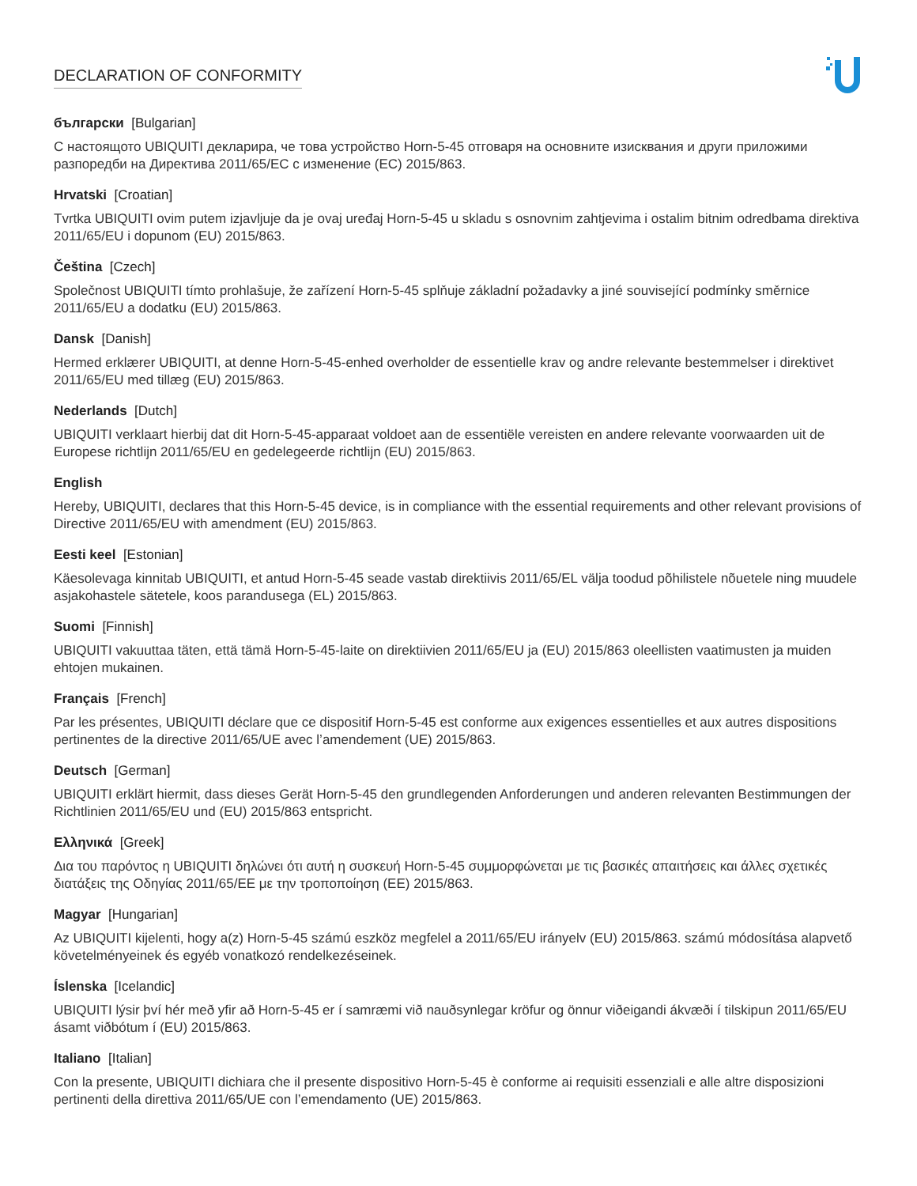DECLARATION OF CONFORMITY
български [Bulgarian]
С настоящото UBIQUITI декларира, че това устройство Horn-5-45 отговаря на основните изисквания и други приложими разпоредби на Директива 2011/65/ЕС с изменение (ЕС) 2015/863.
Hrvatski [Croatian]
Tvrtka UBIQUITI ovim putem izjavljuje da je ovaj uređaj Horn-5-45 u skladu s osnovnim zahtjevima i ostalim bitnim odredbama direktiva 2011/65/EU i dopunom (EU) 2015/863.
Čeština [Czech]
Společnost UBIQUITI tímto prohlašuje, že zařízení Horn-5-45 splňuje základní požadavky a jiné související podmínky směrnice 2011/65/EU a dodatku (EU) 2015/863.
Dansk [Danish]
Hermed erklærer UBIQUITI, at denne Horn-5-45-enhed overholder de essentielle krav og andre relevante bestemmelser i direktivet 2011/65/EU med tillæg (EU) 2015/863.
Nederlands [Dutch]
UBIQUITI verklaart hierbij dat dit Horn-5-45-apparaat voldoet aan de essentiële vereisten en andere relevante voorwaarden uit de Europese richtlijn 2011/65/EU en gedelegeerde richtlijn (EU) 2015/863.
English
Hereby, UBIQUITI, declares that this Horn-5-45 device, is in compliance with the essential requirements and other relevant provisions of Directive 2011/65/EU with amendment (EU) 2015/863.
Eesti keel [Estonian]
Käesolevaga kinnitab UBIQUITI, et antud Horn-5-45 seade vastab direktiivis 2011/65/EL välja toodud põhilistele nõuetele ning muudele asjakohastele sätetele, koos parandusega (EL) 2015/863.
Suomi [Finnish]
UBIQUITI vakuuttaa täten, että tämä Horn-5-45-laite on direktiivien 2011/65/EU ja (EU) 2015/863 oleellisten vaatimusten ja muiden ehtojen mukainen.
Français [French]
Par les présentes, UBIQUITI déclare que ce dispositif Horn-5-45 est conforme aux exigences essentielles et aux autres dispositions pertinentes de la directive 2011/65/UE avec l’amendement (UE) 2015/863.
Deutsch [German]
UBIQUITI erklärt hiermit, dass dieses Gerät Horn-5-45 den grundlegenden Anforderungen und anderen relevanten Bestimmungen der Richtlinien 2011/65/EU und (EU) 2015/863 entspricht.
Ελληνικά [Greek]
Δια του παρόντος η UBIQUITI δηλώνει ότι αυτή η συσκευή Horn-5-45 συμμορφώνεται με τις βασικές απαιτήσεις και άλλες σχετικές διατάξεις της Οδηγίας 2011/65/ΕΕ με την τροποποίηση (ΕΕ) 2015/863.
Magyar [Hungarian]
Az UBIQUITI kijelenti, hogy a(z) Horn-5-45 számú eszköz megfelel a 2011/65/EU irányelv (EU) 2015/863. számú módosítása alapvető követelményeinek és egyéb vonatkozó rendelkezéseinek.
Íslenska [Icelandic]
UBIQUITI lýsir því hér með yfir að Horn-5-45 er í samræmi við nauðsynlegar kröfur og önnur viðeigandi ákvæði í tilskipun 2011/65/EU ásamt viðbótum í (EU) 2015/863.
Italiano [Italian]
Con la presente, UBIQUITI dichiara che il presente dispositivo Horn-5-45 è conforme ai requisiti essenziali e alle altre disposizioni pertinenti della direttiva 2011/65/UE con l’emendamento (UE) 2015/863.